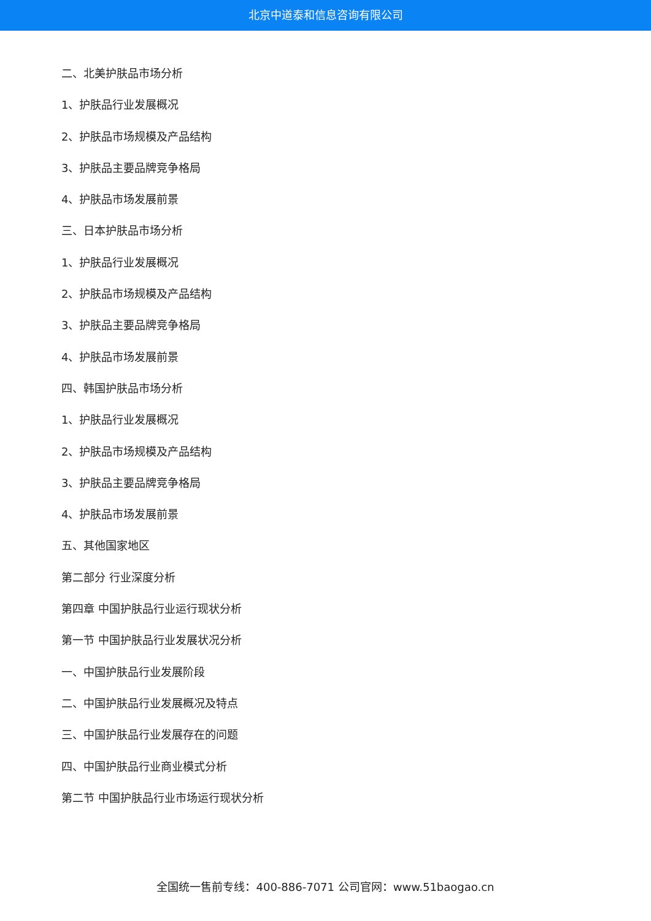北京中道泰和信息咨询有限公司
二、北美护肤品市场分析
1、护肤品行业发展概况
2、护肤品市场规模及产品结构
3、护肤品主要品牌竞争格局
4、护肤品市场发展前景
三、日本护肤品市场分析
1、护肤品行业发展概况
2、护肤品市场规模及产品结构
3、护肤品主要品牌竞争格局
4、护肤品市场发展前景
四、韩国护肤品市场分析
1、护肤品行业发展概况
2、护肤品市场规模及产品结构
3、护肤品主要品牌竞争格局
4、护肤品市场发展前景
五、其他国家地区
第二部分 行业深度分析
第四章 中国护肤品行业运行现状分析
第一节 中国护肤品行业发展状况分析
一、中国护肤品行业发展阶段
二、中国护肤品行业发展概况及特点
三、中国护肤品行业发展存在的问题
四、中国护肤品行业商业模式分析
第二节 中国护肤品行业市场运行现状分析
全国统一售前专线：400-886-7071 公司官网：www.51baogao.cn